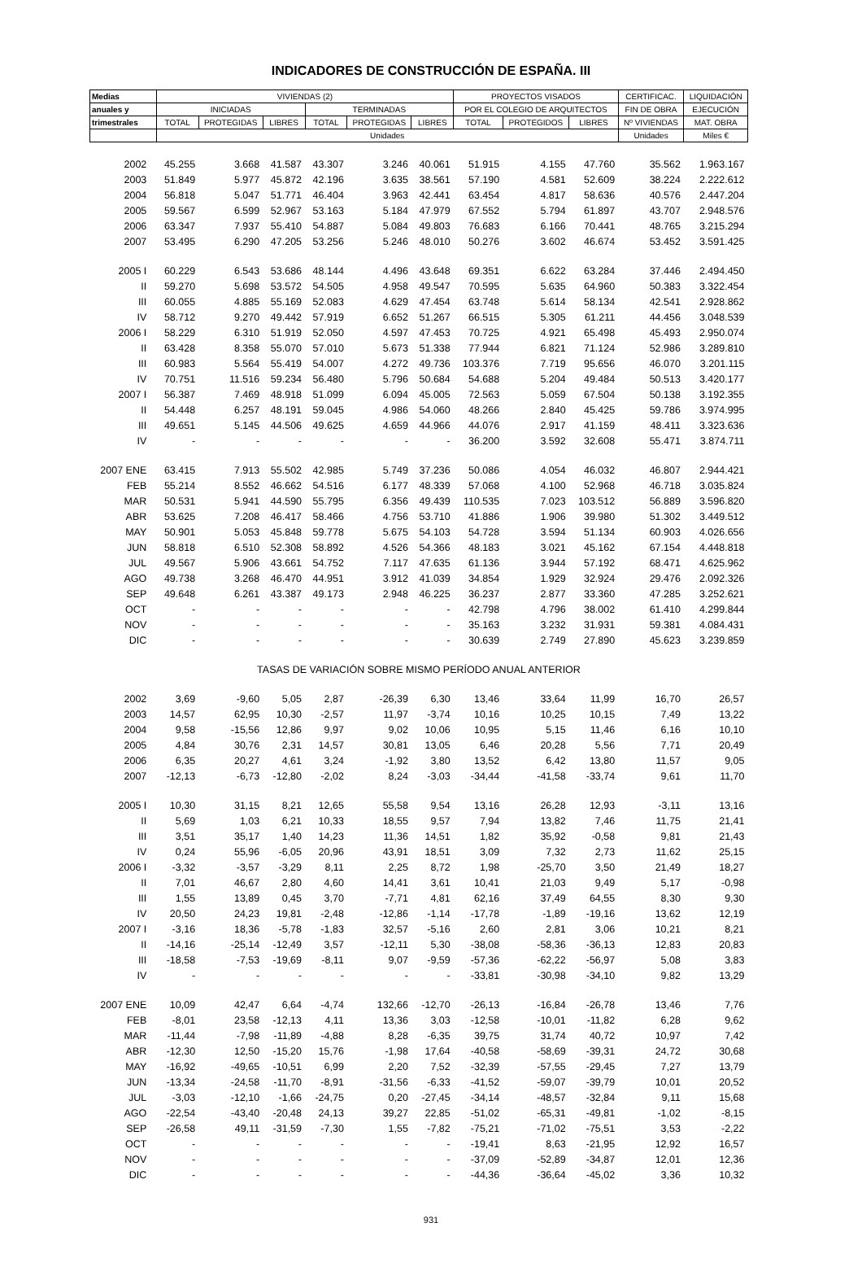INDICADORES DE CONSTRUCCIÓN DE ESPAÑA. III
| Medias | VIVIENDAS (2) | | | | | | PROYECTOS VISADOS | | | CERTIFICAC. | LIQUIDACIÓN |
| --- | --- | --- | --- | --- | --- | --- | --- | --- | --- | --- | --- |
| anuales y | INICIADAS | | | TERMINADAS | | | POR EL COLEGIO DE ARQUITECTOS | | | FIN DE OBRA | EJECUCIÓN |
| trimestrales | TOTAL | PROTEGIDAS | LIBRES | TOTAL | PROTEGIDAS | LIBRES | TOTAL | PROTEGIDOS | LIBRES | Nº VIVIENDAS | MAT. OBRA |
| | Unidades | | | | | | | | | Unidades | Miles € |
| 2002 | 45.255 | 3.668 | 41.587 | 43.307 | 3.246 | 40.061 | 51.915 | 4.155 | 47.760 | 35.562 | 1.963.167 |
| 2003 | 51.849 | 5.977 | 45.872 | 42.196 | 3.635 | 38.561 | 57.190 | 4.581 | 52.609 | 38.224 | 2.222.612 |
| 2004 | 56.818 | 5.047 | 51.771 | 46.404 | 3.963 | 42.441 | 63.454 | 4.817 | 58.636 | 40.576 | 2.447.204 |
| 2005 | 59.567 | 6.599 | 52.967 | 53.163 | 5.184 | 47.979 | 67.552 | 5.794 | 61.897 | 43.707 | 2.948.576 |
| 2006 | 63.347 | 7.937 | 55.410 | 54.887 | 5.084 | 49.803 | 76.683 | 6.166 | 70.441 | 48.765 | 3.215.294 |
| 2007 | 53.495 | 6.290 | 47.205 | 53.256 | 5.246 | 48.010 | 50.276 | 3.602 | 46.674 | 53.452 | 3.591.425 |
| 2005 I | 60.229 | 6.543 | 53.686 | 48.144 | 4.496 | 43.648 | 69.351 | 6.622 | 63.284 | 37.446 | 2.494.450 |
| II | 59.270 | 5.698 | 53.572 | 54.505 | 4.958 | 49.547 | 70.595 | 5.635 | 64.960 | 50.383 | 3.322.454 |
| III | 60.055 | 4.885 | 55.169 | 52.083 | 4.629 | 47.454 | 63.748 | 5.614 | 58.134 | 42.541 | 2.928.862 |
| IV | 58.712 | 9.270 | 49.442 | 57.919 | 6.652 | 51.267 | 66.515 | 5.305 | 61.211 | 44.456 | 3.048.539 |
| 2006 I | 58.229 | 6.310 | 51.919 | 52.050 | 4.597 | 47.453 | 70.725 | 4.921 | 65.498 | 45.493 | 2.950.074 |
| II | 63.428 | 8.358 | 55.070 | 57.010 | 5.673 | 51.338 | 77.944 | 6.821 | 71.124 | 52.986 | 3.289.810 |
| III | 60.983 | 5.564 | 55.419 | 54.007 | 4.272 | 49.736 | 103.376 | 7.719 | 95.656 | 46.070 | 3.201.115 |
| IV | 70.751 | 11.516 | 59.234 | 56.480 | 5.796 | 50.684 | 54.688 | 5.204 | 49.484 | 50.513 | 3.420.177 |
| 2007 I | 56.387 | 7.469 | 48.918 | 51.099 | 6.094 | 45.005 | 72.563 | 5.059 | 67.504 | 50.138 | 3.192.355 |
| II | 54.448 | 6.257 | 48.191 | 59.045 | 4.986 | 54.060 | 48.266 | 2.840 | 45.425 | 59.786 | 3.974.995 |
| III | 49.651 | 5.145 | 44.506 | 49.625 | 4.659 | 44.966 | 44.076 | 2.917 | 41.159 | 48.411 | 3.323.636 |
| IV | - | - | - | - | - | - | 36.200 | 3.592 | 32.608 | 55.471 | 3.874.711 |
| 2007 ENE | 63.415 | 7.913 | 55.502 | 42.985 | 5.749 | 37.236 | 50.086 | 4.054 | 46.032 | 46.807 | 2.944.421 |
| FEB | 55.214 | 8.552 | 46.662 | 54.516 | 6.177 | 48.339 | 57.068 | 4.100 | 52.968 | 46.718 | 3.035.824 |
| MAR | 50.531 | 5.941 | 44.590 | 55.795 | 6.356 | 49.439 | 110.535 | 7.023 | 103.512 | 56.889 | 3.596.820 |
| ABR | 53.625 | 7.208 | 46.417 | 58.466 | 4.756 | 53.710 | 41.886 | 1.906 | 39.980 | 51.302 | 3.449.512 |
| MAY | 50.901 | 5.053 | 45.848 | 59.778 | 5.675 | 54.103 | 54.728 | 3.594 | 51.134 | 60.903 | 4.026.656 |
| JUN | 58.818 | 6.510 | 52.308 | 58.892 | 4.526 | 54.366 | 48.183 | 3.021 | 45.162 | 67.154 | 4.448.818 |
| JUL | 49.567 | 5.906 | 43.661 | 54.752 | 7.117 | 47.635 | 61.136 | 3.944 | 57.192 | 68.471 | 4.625.962 |
| AGO | 49.738 | 3.268 | 46.470 | 44.951 | 3.912 | 41.039 | 34.854 | 1.929 | 32.924 | 29.476 | 2.092.326 |
| SEP | 49.648 | 6.261 | 43.387 | 49.173 | 2.948 | 46.225 | 36.237 | 2.877 | 33.360 | 47.285 | 3.252.621 |
| OCT | - | - | - | - | - | - | 42.798 | 4.796 | 38.002 | 61.410 | 4.299.844 |
| NOV | - | - | - | - | - | - | 35.163 | 3.232 | 31.931 | 59.381 | 4.084.431 |
| DIC | - | - | - | - | - | - | 30.639 | 2.749 | 27.890 | 45.623 | 3.239.859 |
| TASAS DE VARIACIÓN SOBRE MISMO PERÍODO ANUAL ANTERIOR | | | | | | | | | | | |
| 2002 | 3,69 | -9,60 | 5,05 | 2,87 | -26,39 | 6,30 | 13,46 | 33,64 | 11,99 | 16,70 | 26,57 |
| 2003 | 14,57 | 62,95 | 10,30 | -2,57 | 11,97 | -3,74 | 10,16 | 10,25 | 10,15 | 7,49 | 13,22 |
| 2004 | 9,58 | -15,56 | 12,86 | 9,97 | 9,02 | 10,06 | 10,95 | 5,15 | 11,46 | 6,16 | 10,10 |
| 2005 | 4,84 | 30,76 | 2,31 | 14,57 | 30,81 | 13,05 | 6,46 | 20,28 | 5,56 | 7,71 | 20,49 |
| 2006 | 6,35 | 20,27 | 4,61 | 3,24 | -1,92 | 3,80 | 13,52 | 6,42 | 13,80 | 11,57 | 9,05 |
| 2007 | -12,13 | -6,73 | -12,80 | -2,02 | 8,24 | -3,03 | -34,44 | -41,58 | -33,74 | 9,61 | 11,70 |
| 2005 I | 10,30 | 31,15 | 8,21 | 12,65 | 55,58 | 9,54 | 13,16 | 26,28 | 12,93 | -3,11 | 13,16 |
| II | 5,69 | 1,03 | 6,21 | 10,33 | 18,55 | 9,57 | 7,94 | 13,82 | 7,46 | 11,75 | 21,41 |
| III | 3,51 | 35,17 | 1,40 | 14,23 | 11,36 | 14,51 | 1,82 | 35,92 | -0,58 | 9,81 | 21,43 |
| IV | 0,24 | 55,96 | -6,05 | 20,96 | 43,91 | 18,51 | 3,09 | 7,32 | 2,73 | 11,62 | 25,15 |
| 2006 I | -3,32 | -3,57 | -3,29 | 8,11 | 2,25 | 8,72 | 1,98 | -25,70 | 3,50 | 21,49 | 18,27 |
| II | 7,01 | 46,67 | 2,80 | 4,60 | 14,41 | 3,61 | 10,41 | 21,03 | 9,49 | 5,17 | -0,98 |
| III | 1,55 | 13,89 | 0,45 | 3,70 | -7,71 | 4,81 | 62,16 | 37,49 | 64,55 | 8,30 | 9,30 |
| IV | 20,50 | 24,23 | 19,81 | -2,48 | -12,86 | -1,14 | -17,78 | -1,89 | -19,16 | 13,62 | 12,19 |
| 2007 I | -3,16 | 18,36 | -5,78 | -1,83 | 32,57 | -5,16 | 2,60 | 2,81 | 3,06 | 10,21 | 8,21 |
| II | -14,16 | -25,14 | -12,49 | 3,57 | -12,11 | 5,30 | -38,08 | -58,36 | -36,13 | 12,83 | 20,83 |
| III | -18,58 | -7,53 | -19,69 | -8,11 | 9,07 | -9,59 | -57,36 | -62,22 | -56,97 | 5,08 | 3,83 |
| IV | - | - | - | - | - | - | -33,81 | -30,98 | -34,10 | 9,82 | 13,29 |
| 2007 ENE | 10,09 | 42,47 | 6,64 | -4,74 | 132,66 | -12,70 | -26,13 | -16,84 | -26,78 | 13,46 | 7,76 |
| FEB | -8,01 | 23,58 | -12,13 | 4,11 | 13,36 | 3,03 | -12,58 | -10,01 | -11,82 | 6,28 | 9,62 |
| MAR | -11,44 | -7,98 | -11,89 | -4,88 | 8,28 | -6,35 | 39,75 | 31,74 | 40,72 | 10,97 | 7,42 |
| ABR | -12,30 | 12,50 | -15,20 | 15,76 | -1,98 | 17,64 | -40,58 | -58,69 | -39,31 | 24,72 | 30,68 |
| MAY | -16,92 | -49,65 | -10,51 | 6,99 | 2,20 | 7,52 | -32,39 | -57,55 | -29,45 | 7,27 | 13,79 |
| JUN | -13,34 | -24,58 | -11,70 | -8,91 | -31,56 | -6,33 | -41,52 | -59,07 | -39,79 | 10,01 | 20,52 |
| JUL | -3,03 | -12,10 | -1,66 | -24,75 | 0,20 | -27,45 | -34,14 | -48,57 | -32,84 | 9,11 | 15,68 |
| AGO | -22,54 | -43,40 | -20,48 | 24,13 | 39,27 | 22,85 | -51,02 | -65,31 | -49,81 | -1,02 | -8,15 |
| SEP | -26,58 | 49,11 | -31,59 | -7,30 | 1,55 | -7,82 | -75,21 | -71,02 | -75,51 | 3,53 | -2,22 |
| OCT | - | - | - | - | - | - | -19,41 | 8,63 | -21,95 | 12,92 | 16,57 |
| NOV | - | - | - | - | - | - | -37,09 | -52,89 | -34,87 | 12,01 | 12,36 |
| DIC | - | - | - | - | - | - | -44,36 | -36,64 | -45,02 | 3,36 | 10,32 |
931